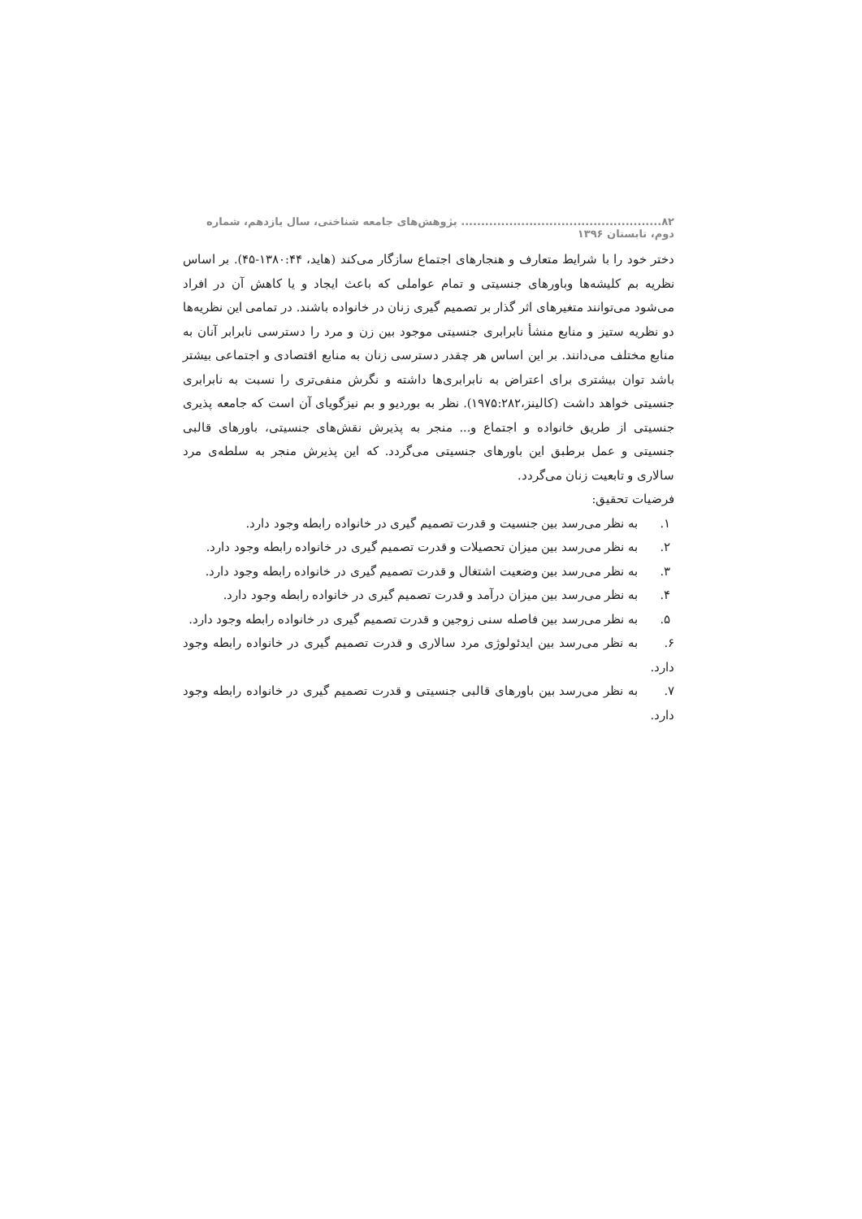۸۲.................................................. پژوهش‌های جامعه شناختی، سال یازدهم، شماره دوم، تابستان ۱۳۹۶
دختر خود را با شرایط متعارف و هنجارهای اجتماع سازگار می‌کند (هاید، ۱۳۸۰:۴۴-۴۵). بر اساس نظریه بم کلیشه‌ها وباورهای جنسیتی و تمام عواملی که باعث ایجاد و یا کاهش آن در افراد می‌شود می‌توانند متغیرهای اثر گذار بر تصمیم گیری زنان در خانواده باشند. در تمامی این نظریه‌ها دو نظریه ستیز و منابع منشأ نابرابری جنسیتی موجود بین زن و مرد را دسترسی نابرابر آنان به منابع مختلف می‌دانند. بر این اساس هر چقدر دسترسی زنان به منابع اقتصادی و اجتماعی بیشتر باشد توان بیشتری برای اعتراض به نابرابری‌ها داشته و نگرش منفی‌تری را نسبت به نابرابری جنسیتی خواهد داشت (کالینز،۱۹۷۵:۲۸۲). نظر به بوردیو و بم نیزگویای آن است که جامعه پذیری جنسیتی از طریق خانواده و اجتماع و... منجر به پذیرش نقش‌های جنسیتی، باورهای قالبی جنسیتی و عمل برطبق این باورهای جنسیتی می‌گردد. که این پذیرش منجر به سلطه‌ی مرد سالاری و تابعیت زنان می‌گردد.
فرضیات تحقیق:
۱. به نظر می‌رسد بین جنسیت و قدرت تصمیم گیری در خانواده رابطه وجود دارد.
۲. به نظر می‌رسد بین میزان تحصیلات و قدرت تصمیم گیری در خانواده رابطه وجود دارد.
۳. به نظر می‌رسد بین وضعیت اشتغال و قدرت تصمیم گیری در خانواده رابطه وجود دارد.
۴. به نظر می‌رسد بین میزان درآمد و قدرت تصمیم گیری در خانواده رابطه وجود دارد.
۵. به نظر می‌رسد بین فاصله سنی زوجین و قدرت تصمیم گیری در خانواده رابطه وجود دارد.
۶. به نظر می‌رسد بین ایدئولوژی مرد سالاری و قدرت تصمیم گیری در خانواده رابطه وجود دارد.
۷. به نظر می‌رسد بین باورهای قالبی جنسیتی و قدرت تصمیم گیری در خانواده رابطه وجود دارد.